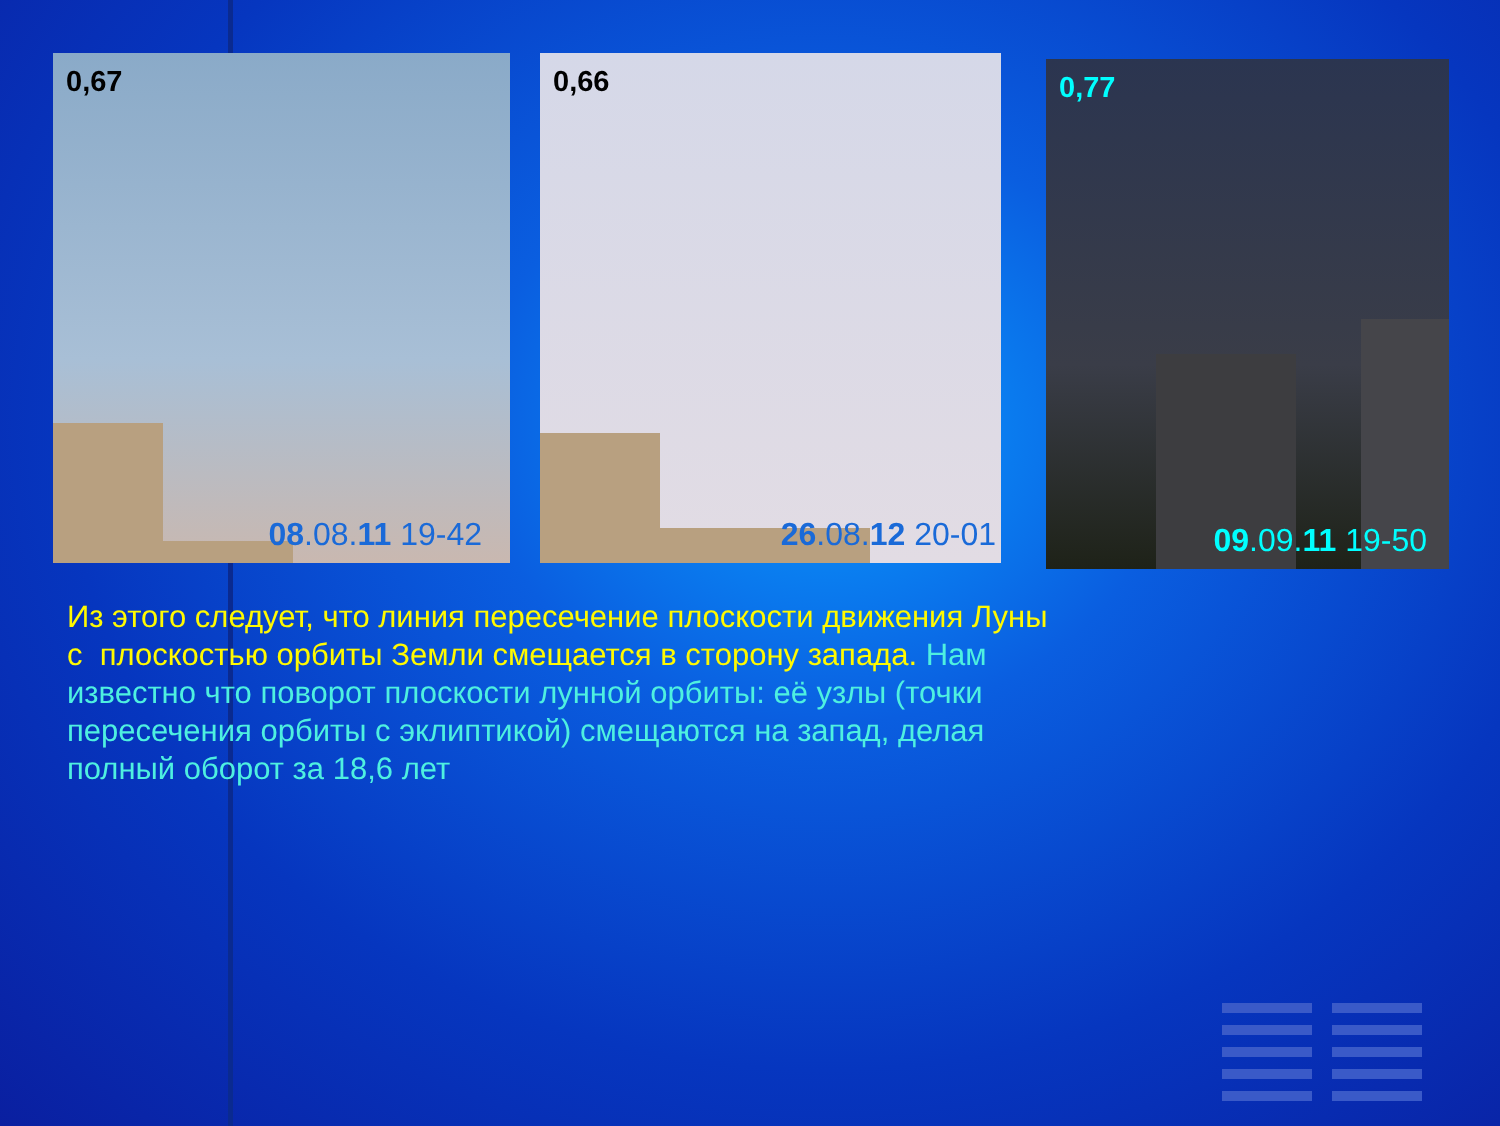0,67
08.08.11 19-42
0,66
26.08.12 20-01
0,77
09.09.11 19-50
Из этого следует, что линия пересечение плоскости движения Луны с плоскостью орбиты Земли смещается в сторону запада. Нам известно что поворот плоскости лунной орбиты: её узлы (точки пересечения орбиты с эклиптикой) смещаются на запад, делая полный оборот за 18,6 лет